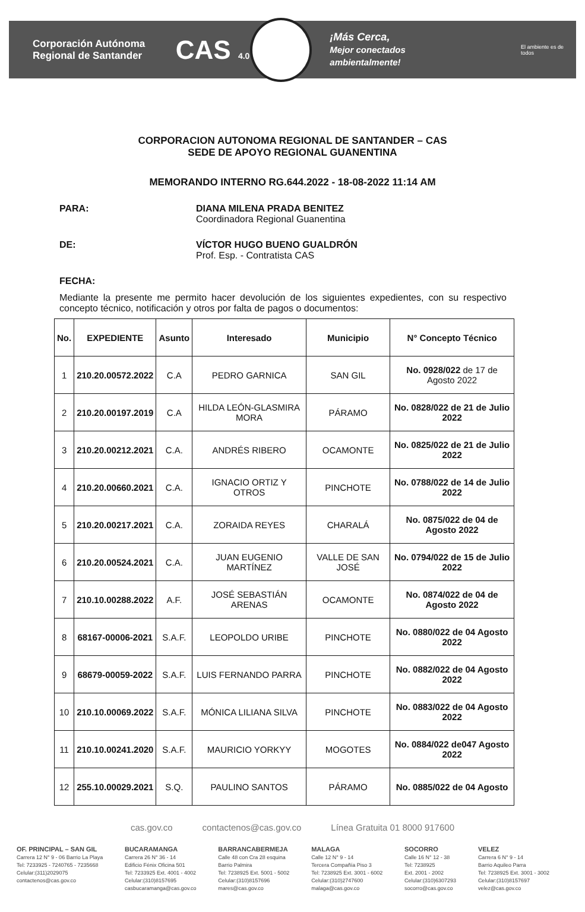Corporación Autónoma Regional de Santander
CAS 4.0
¡Más Cerca,
Mejor conectados ambientalmente!
El ambiente es de todos
CORPORACION AUTONOMA REGIONAL DE SANTANDER – CAS
SEDE DE APOYO REGIONAL GUANENTINA
MEMORANDO INTERNO RG.644.2022 - 18-08-2022 11:14 AM
PARA: DIANA MILENA PRADA BENITEZ
Coordinadora Regional Guanentina
DE: VÍCTOR HUGO BUENO GUALDRÓN
Prof. Esp. - Contratista CAS
FECHA:
Mediante la presente me permito hacer devolución de los siguientes expedientes, con su respectivo concepto técnico, notificación y otros por falta de pagos o documentos:
| No. | EXPEDIENTE | Asunto | Interesado | Municipio | N° Concepto Técnico |
| --- | --- | --- | --- | --- | --- |
| 1 | 210.20.00572.2022 | C.A | PEDRO GARNICA | SAN GIL | No. 0928/022 de 17 de Agosto 2022 |
| 2 | 210.20.00197.2019 | C.A | HILDA LEÓN-GLASMIRA MORA | PÁRAMO | No. 0828/022 de 21 de Julio 2022 |
| 3 | 210.20.00212.2021 | C.A. | ANDRÉS RIBERO | OCAMONTE | No. 0825/022 de 21 de Julio 2022 |
| 4 | 210.20.00660.2021 | C.A. | IGNACIO ORTIZ Y OTROS | PINCHOTE | No. 0788/022 de 14 de Julio 2022 |
| 5 | 210.20.00217.2021 | C.A. | ZORAIDA REYES | CHARALÁ | No. 0875/022 de 04 de Agosto 2022 |
| 6 | 210.20.00524.2021 | C.A. | JUAN EUGENIO MARTÍNEZ | VALLE DE SAN JOSÉ | No. 0794/022 de 15 de Julio 2022 |
| 7 | 210.10.00288.2022 | A.F. | JOSÉ SEBASTIÁN ARENAS | OCAMONTE | No. 0874/022 de 04 de Agosto 2022 |
| 8 | 68167-00006-2021 | S.A.F. | LEOPOLDO URIBE | PINCHOTE | No. 0880/022 de 04 Agosto 2022 |
| 9 | 68679-00059-2022 | S.A.F. | LUIS FERNANDO PARRA | PINCHOTE | No. 0882/022 de 04 Agosto 2022 |
| 10 | 210.10.00069.2022 | S.A.F. | MÓNICA LILIANA SILVA | PINCHOTE | No. 0883/022 de 04 Agosto 2022 |
| 11 | 210.10.00241.2020 | S.A.F. | MAURICIO YORKYY | MOGOTES | No. 0884/022 de047 Agosto 2022 |
| 12 | 255.10.00029.2021 | S.Q. | PAULINO SANTOS | PÁRAMO | No. 0885/022 de 04 Agosto |
cas.gov.co contactenos@cas.gov.co Línea Gratuita 01 8000 917600
OF. PRINCIPAL – SAN GIL
Carrera 12 N° 9 - 06 Barrio La Playa
Tel: 7233925 - 7240765 - 7235668
Celular:(311)2029075
contactenos@cas.gov.co
BUCARAMANGA
Carrera 26 N° 36 - 14
Edificio Fénix Oficina 501
Tel: 7233925 Ext. 4001 - 4002
Celular:(310)8157695
casbucaramanga@cas.gov.co
BARRANCABERMEJA
Calle 48 con Cra 28 esquina
Barrio Palmira
Tel: 7238925 Ext. 5001 - 5002
Celular:(310)8157696
mares@cas.gov.co
MALAGA
Calle 12 N° 9 - 14
Tercera Compañía Piso 3
Tel: 7238925 Ext. 3001 - 6002
Celular:(310)2747600
malaga@cas.gov.co
SOCORRO
Calle 16 N° 12 - 38
Tel: 7238925
Ext. 2001 - 2002
Celular:(310)6307293
socorro@cas.gov.co
VELEZ
Carrera 6 N° 9 - 14
Barrio Aquileo Parra
Tel: 7238925 Ext. 3001 - 3002
Celular:(310)8157697
velez@cas.gov.co